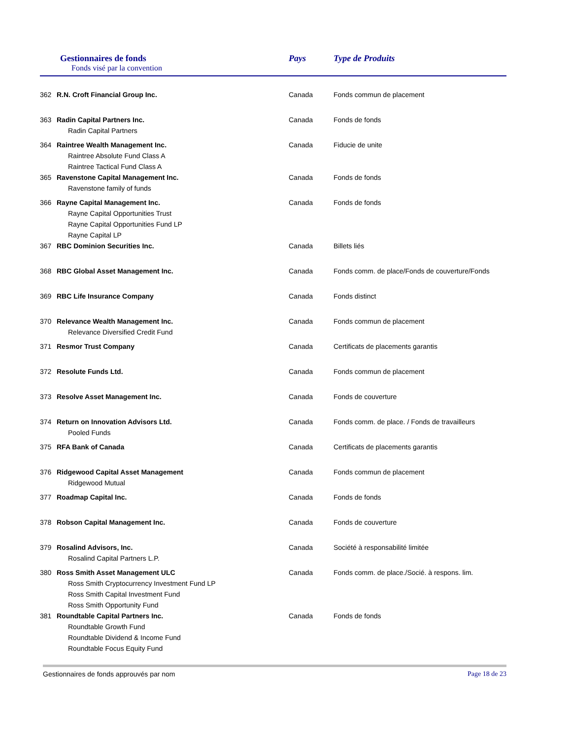Gestionnaires de fonds
Fonds visé par la convention
Pays Type de Produits
| 362 | R.N. Croft Financial Group Inc. | Canada | Fonds commun de placement |
| 363 | Radin Capital Partners Inc. Radin Capital Partners | Canada | Fonds de fonds |
| 364 | Raintree Wealth Management Inc. Raintree Absolute Fund Class A Raintree Tactical Fund Class A | Canada | Fiducie de unite |
| 365 | Ravenstone Capital Management Inc. Ravenstone family of funds | Canada | Fonds de fonds |
| 366 | Rayne Capital Management Inc. Rayne Capital Opportunities Trust Rayne Capital Opportunities Fund LP Rayne Capital LP | Canada | Fonds de fonds |
| 367 | RBC Dominion Securities Inc. | Canada | Billets liés |
| 368 | RBC Global Asset Management Inc. | Canada | Fonds comm. de place/Fonds de couverture/Fonds |
| 369 | RBC Life Insurance Company | Canada | Fonds distinct |
| 370 | Relevance Wealth Management Inc. Relevance Diversified Credit Fund | Canada | Fonds commun de placement |
| 371 | Resmor Trust Company | Canada | Certificats de placements garantis |
| 372 | Resolute Funds Ltd. | Canada | Fonds commun de placement |
| 373 | Resolve Asset Management Inc. | Canada | Fonds de couverture |
| 374 | Return on Innovation Advisors Ltd. Pooled Funds | Canada | Fonds comm. de place. / Fonds de travailleurs |
| 375 | RFA Bank of Canada | Canada | Certificats de placements garantis |
| 376 | Ridgewood Capital Asset Management Ridgewood Mutual | Canada | Fonds commun de placement |
| 377 | Roadmap Capital Inc. | Canada | Fonds de fonds |
| 378 | Robson Capital Management Inc. | Canada | Fonds de couverture |
| 379 | Rosalind Advisors, Inc. Rosalind Capital Partners L.P. | Canada | Société à responsabilité limitée |
| 380 | Ross Smith Asset Management ULC Ross Smith Cryptocurrency Investment Fund LP Ross Smith Capital Investment Fund Ross Smith Opportunity Fund | Canada | Fonds comm. de place./Socié. à respons. lim. |
| 381 | Roundtable Capital Partners Inc. Roundtable Growth Fund Roundtable Dividend & Income Fund Roundtable Focus Equity Fund | Canada | Fonds de fonds |
Gestionnaires de fonds approuvés par nom Page 18 de 23